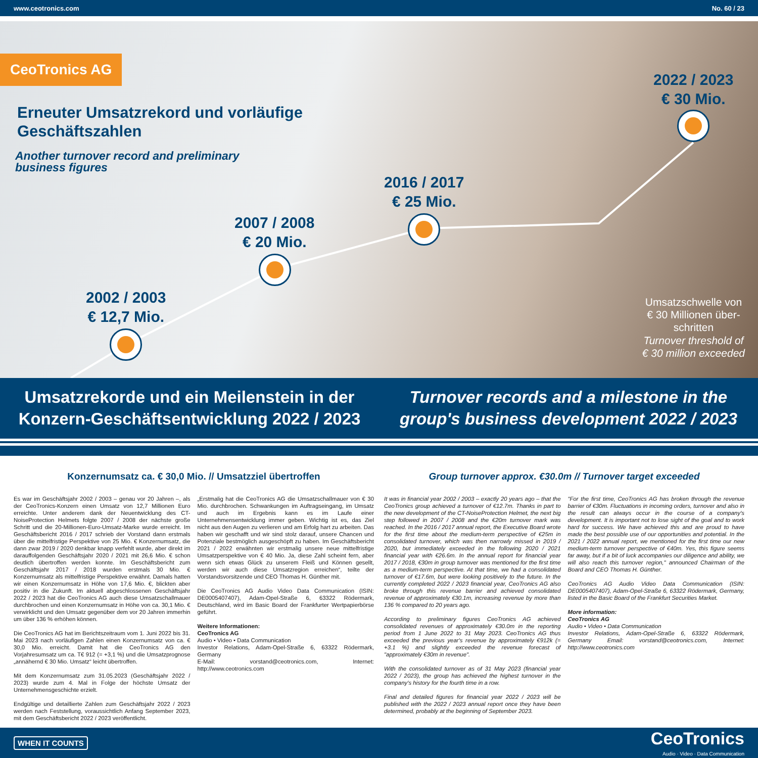www.ceotronics.com No. 60 / 23
CeoTronics AG
Erneuter Umsatzrekord und vorläufige
Geschäftszahlen
Another turnover record and preliminary
business figures
2002 / 2003
€ 12,7 Mio.
2007 / 2008
€ 20 Mio.
2016 / 2017
€ 25 Mio.
2022 / 2023
€ 30 Mio.
Umsatzschwelle von
€ 30 Millionen über-
schritten
Turnover threshold of
€ 30 million exceeded
Umsatzrekorde und ein Meilenstein in der
Konzern-Geschäftsentwicklung 2022 / 2023
Turnover records and a milestone in the
group's business development 2022 / 2023
Konzernumsatz ca. € 30,0 Mio. // Umsatzziel übertroffen
Es war im Geschäftsjahr 2002 / 2003 – genau vor 20 Jahren –, als der CeoTronics-Konzern einen Umsatz von 12,7 Millionen Euro erreichte. Unter anderem dank der Neuentwicklung des CT-NoiseProtection Helmets folgte 2007 / 2008 der nächste große Schritt und die 20-Millionen-Euro-Umsatz-Marke wurde erreicht. Im Geschäftsbericht 2016 / 2017 schrieb der Vorstand dann erstmals über die mittelfristige Perspektive von 25 Mio. € Konzernumsatz, die dann zwar 2019 / 2020 denkbar knapp verfehlt wurde, aber direkt im darauffolgenden Geschäftsjahr 2020 / 2021 mit 26,6 Mio. € schon deutlich übertroffen werden konnte. Im Geschäftsbericht zum Geschäftsjahr 2017 / 2018 wurden erstmals 30 Mio. € Konzernumsatz als mittelfristige Perspektive erwähnt. Damals hatten wir einen Konzernumsatz in Höhe von 17,6 Mio. €, blickten aber positiv in die Zukunft. Im aktuell abgeschlossenen Geschäftsjahr 2022 / 2023 hat die CeoTronics AG auch diese Umsatzschallmauer durchbrochen und einen Konzernumsatz in Höhe von ca. 30,1 Mio. € verwirklicht und den Umsatz gegenüber dem vor 20 Jahren immerhin um über 136 % erhöhen können.
Die CeoTronics AG hat im Berichtszeitraum vom 1. Juni 2022 bis 31. Mai 2023 nach vorläufigen Zahlen einen Konzernumsatz von ca. € 30,0 Mio. erreicht. Damit hat die CeoTronics AG den Vorjahresumsatz um ca. T€ 912 (= +3,1 %) und die Umsatzprognose „annähernd € 30 Mio. Umsatz“ leicht übertroffen.
Mit dem Konzernumsatz zum 31.05.2023 (Geschäftsjahr 2022 / 2023) wurde zum 4. Mal in Folge der höchste Umsatz der Unternehmensgeschichte erzielt.
Endgültige und detaillierte Zahlen zum Geschäftsjahr 2022 / 2023 werden nach Feststellung, voraussichtlich Anfang September 2023, mit dem Geschäftsbericht 2022 / 2023 veröffentlicht.
„Erstmalig hat die CeoTronics AG die Umsatzschallmauer von € 30 Mio. durchbrochen. Schwankungen im Auftragseingang, im Umsatz und auch im Ergebnis kann es im Laufe einer Unternehmensentwicklung immer geben. Wichtig ist es, das Ziel nicht aus den Augen zu verlieren und am Erfolg hart zu arbeiten. Das haben wir geschafft und wir sind stolz darauf, unsere Chancen und Potenziale bestmöglich ausgeschöpft zu haben. Im Geschäftsbericht 2021 / 2022 erwähnten wir erstmalig unsere neue mittelfristige Umsatzperspektive von € 40 Mio. Ja, diese Zahl scheint fern, aber wenn sich etwas Glück zu unserem Fleiß und Können gesellt, werden wir auch diese Umsatzregion erreichen“, teilte der Vorstandsvorsitzende und CEO Thomas H. Günther mit.
Die CeoTronics AG Audio Video Data Communication (ISIN: DE0005407407), Adam-Opel-Straße 6, 63322 Rödermark, Deutschland, wird im Basic Board der Frankfurter Wertpapierbörse geführt.
Weitere Informationen:
CeoTronics AG
Audio • Video • Data Communication
Investor Relations, Adam-Opel-Straße 6, 63322 Rödermark, Germany
E-Mail: vorstand@ceotronics.com, Internet: http://www.ceotronics.com
Group turnover approx. €30.0m // Turnover target exceeded
It was in financial year 2002 / 2003 – exactly 20 years ago – that the CeoTronics group achieved a turnover of €12.7m. Thanks in part to the new development of the CT-NoiseProtection Helmet, the next big step followed in 2007 / 2008 and the €20m turnover mark was reached. In the 2016 / 2017 annual report, the Executive Board wrote for the first time about the medium-term perspective of €25m in consolidated turnover, which was then narrowly missed in 2019 / 2020, but immediately exceeded in the following 2020 / 2021 financial year with €26.6m. In the annual report for financial year 2017 / 2018, €30m in group turnover was mentioned for the first time as a medium-term perspective. At that time, we had a consolidated turnover of €17.6m, but were looking positively to the future. In the currently completed 2022 / 2023 financial year, CeoTronics AG also broke through this revenue barrier and achieved consolidated revenue of approximately €30.1m, increasing revenue by more than 136 % compared to 20 years ago.
According to preliminary figures CeoTronics AG achieved consolidated revenues of approximately €30.0m in the reporting period from 1 June 2022 to 31 May 2023. CeoTronics AG thus exceeded the previous year's revenue by approximately €912k (= +3.1 %) and slightly exceeded the revenue forecast of "approximately €30m in revenue".
With the consolidated turnover as of 31 May 2023 (financial year 2022 / 2023), the group has achieved the highest turnover in the company's history for the fourth time in a row.
Final and detailed figures for financial year 2022 / 2023 will be published with the 2022 / 2023 annual report once they have been determined, probably at the beginning of September 2023.
"For the first time, CeoTronics AG has broken through the revenue barrier of €30m. Fluctuations in incoming orders, turnover and also in the result can always occur in the course of a company's development. It is important not to lose sight of the goal and to work hard for success. We have achieved this and are proud to have made the best possible use of our opportunities and potential. In the 2021 / 2022 annual report, we mentioned for the first time our new medium-term turnover perspective of €40m. Yes, this figure seems far away, but if a bit of luck accompanies our diligence and ability, we will also reach this turnover region," announced Chairman of the Board and CEO Thomas H. Günther.
CeoTronics AG Audio Video Data Communication (ISIN: DE0005407407), Adam-Opel-Straße 6, 63322 Rödermark, Germany, listed in the Basic Board of the Frankfurt Securities Market.
More information:
CeoTronics AG
Audio • Video • Data Communication
Investor Relations, Adam-Opel-Straße 6, 63322 Rödermark, Germany Email: vorstand@ceotronics.com, Internet: http://www.ceotronics.com
WHEN IT COUNTS CeoTronics
Audio · Video · Data Communication